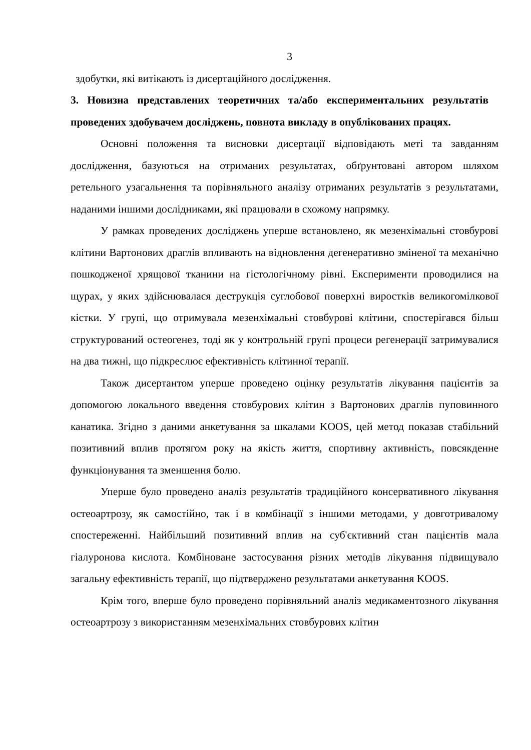3
здобутки, які витікають із дисертаційного дослідження.
3. Новизна представлених теоретичних та/або експериментальних результатів проведених здобувачем досліджень, повнота викладу в опублікованих працях.
Основні положення та висновки дисертації відповідають меті та завданням дослідження, базуються на отриманих результатах, обґрунтовані автором шляхом ретельного узагальнення та порівняльного аналізу отриманих результатів з результатами, наданими іншими дослідниками, які працювали в схожому напрямку.
У рамках проведених досліджень уперше встановлено, як мезенхімальні стовбурові клітини Вартонових драглів впливають на відновлення дегенеративно зміненої та механічно пошкодженої хрящової тканини на гістологічному рівні. Експерименти проводилися на щурах, у яких здійснювалася деструкція суглобової поверхні виростків великогомілкової кістки. У групі, що отримувала мезенхімальні стовбурові клітини, спостерігався більш структурований остеогенез, тоді як у контрольній групі процеси регенерації затримувалися на два тижні, що підкреслює ефективність клітинної терапії.
Також дисертантом уперше проведено оцінку результатів лікування пацієнтів за допомогою локального введення стовбурових клітин з Вартонових драглів пуповинного канатика. Згідно з даними анкетування за шкалами KOOS, цей метод показав стабільний позитивний вплив протягом року на якість життя, спортивну активність, повсякденне функціонування та зменшення болю.
Уперше було проведено аналіз результатів традиційного консервативного лікування остеоартрозу, як самостійно, так і в комбінації з іншими методами, у довготривалому спостереженні. Найбільший позитивний вплив на суб'єктивний стан пацієнтів мала гіалуронова кислота. Комбіноване застосування різних методів лікування підвищувало загальну ефективність терапії, що підтверджено результатами анкетування KOOS.
Крім того, вперше було проведено порівняльний аналіз медикаментозного лікування остеоартрозу з використанням мезенхімальних стовбурових клітин